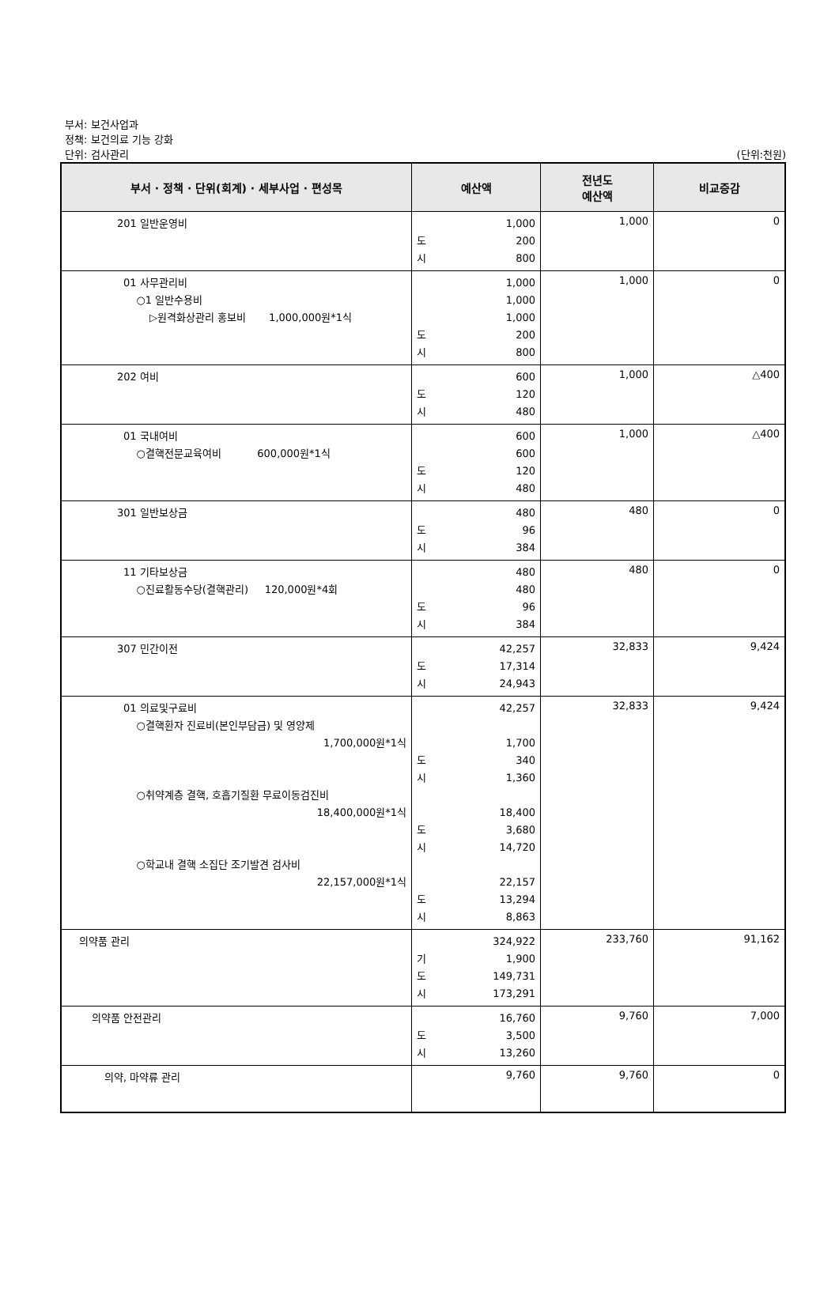부서: 보건사업과
정책: 보건의료 기능 강화
단위: 검사관리 (단위:천원)
| 부서 · 정책 · 단위(회계) · 세부사업 · 편성목 | 예산액 | 전년도 예산액 | 비교증감 |
| --- | --- | --- | --- |
| 201 일반운영비 | 1,000 도 200 시 800 | 1,000 | 0 |
| 01 사무관리비 ○1 일반수용비 ▷원격화상관리 홍보비 1,000,000원*1식 | 1,000 1,000 1,000 도 200 시 800 | 1,000 | 0 |
| 202 여비 | 600 도 120 시 480 | 1,000 | △400 |
| 01 국내여비 ○결핵전문교육여비 600,000원*1식 | 600 600 도 120 시 480 | 1,000 | △400 |
| 301 일반보상금 | 480 도 96 시 384 | 480 | 0 |
| 11 기타보상금 ○진료활동수당(결핵관리) 120,000원*4회 | 480 480 도 96 시 384 | 480 | 0 |
| 307 민간이전 | 42,257 도 17,314 시 24,943 | 32,833 | 9,424 |
| 01 의료및구료비 ○결핵환자 진료비(본인부담금) 및 영양제 1,700,000원*1식 ○취약계층 결핵, 호흡기질환 무료이동검진비 18,400,000원*1식 ○학교내 결핵 소집단 조기발견 검사비 22,157,000원*1식 | 42,257 1,700 도 340 시 1,360 18,400 도 3,680 시 14,720 22,157 도 13,294 시 8,863 | 32,833 | 9,424 |
| 의약품 관리 | 324,922 기 1,900 도 149,731 시 173,291 | 233,760 | 91,162 |
| 의약품 안전관리 | 16,760 도 3,500 시 13,260 | 9,760 | 7,000 |
| 의약, 마약류 관리 | 9,760 | 9,760 | 0 |